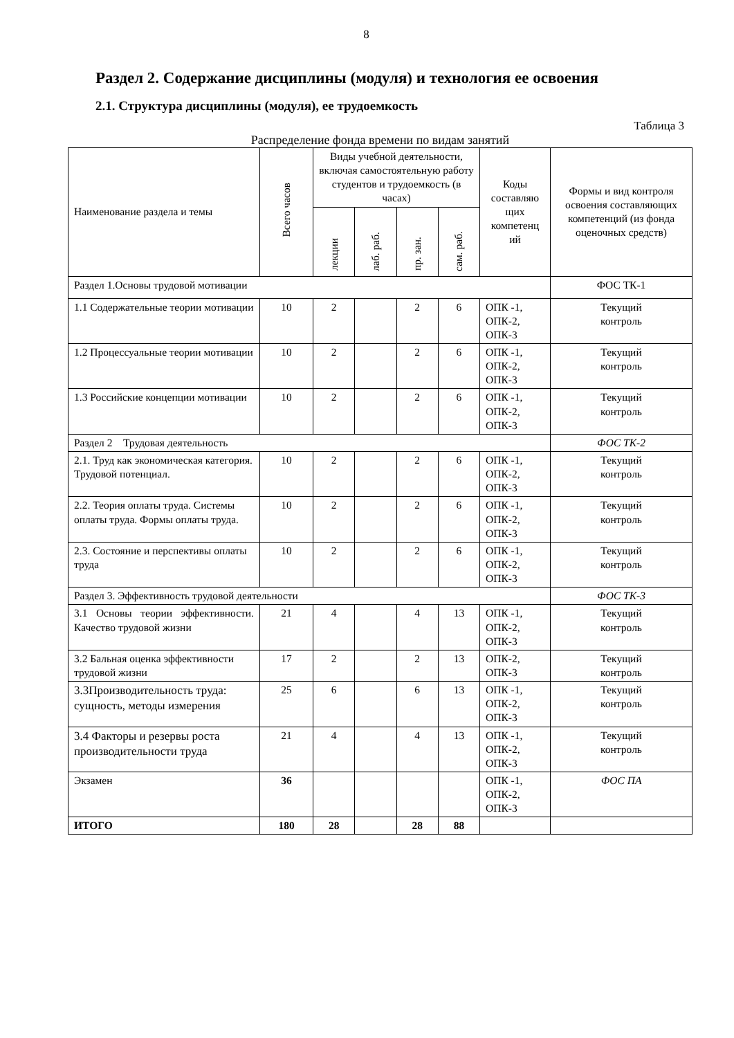8
Раздел 2. Содержание дисциплины (модуля) и технология ее освоения
2.1. Структура дисциплины (модуля), ее трудоемкость
Таблица 3
Распределение фонда времени по видам занятий
| Наименование раздела и темы | Всего часов | Виды учебной деятельности, включая самостоятельную работу студентов и трудоемкость (в часах) | | | | Коды составляю щих компетенц ий | Формы и вид контроля освоения составляющих компетенций (из фонда оценочных средств) |
| --- | --- | --- | --- | --- | --- | --- | --- |
| | | лекции | лаб. раб. | пр. зан. | сам. раб. | | |
| Раздел 1.Основы трудовой мотивации | | | | | | | ФОС ТК-1 |
| 1.1 Содержательные теории мотивации | 10 | 2 | | 2 | 6 | ОПК -1, ОПК-2, ОПК-3 | Текущий контроль |
| 1.2 Процессуальные теории мотивации | 10 | 2 | | 2 | 6 | ОПК -1, ОПК-2, ОПК-3 | Текущий контроль |
| 1.3 Российские концепции мотивации | 10 | 2 | | 2 | 6 | ОПК -1, ОПК-2, ОПК-3 | Текущий контроль |
| Раздел 2 Трудовая деятельность | | | | | | | ФОС ТК-2 |
| 2.1. Труд как экономическая категория. Трудовой потенциал. | 10 | 2 | | 2 | 6 | ОПК -1, ОПК-2, ОПК-3 | Текущий контроль |
| 2.2. Теория оплаты труда. Системы оплаты труда. Формы оплаты труда. | 10 | 2 | | 2 | 6 | ОПК -1, ОПК-2, ОПК-3 | Текущий контроль |
| 2.3. Состояние и перспективы оплаты труда | 10 | 2 | | 2 | 6 | ОПК -1, ОПК-2, ОПК-3 | Текущий контроль |
| Раздел 3. Эффективность трудовой деятельности | | | | | | | ФОС ТК-3 |
| 3.1 Основы теории эффективности. Качество трудовой жизни | 21 | 4 | | 4 | 13 | ОПК -1, ОПК-2, ОПК-3 | Текущий контроль |
| 3.2 Бальная оценка эффективности трудовой жизни | 17 | 2 | | 2 | 13 | ОПК-2, ОПК-3 | Текущий контроль |
| 3.3Производительность труда: сущность, методы измерения | 25 | 6 | | 6 | 13 | ОПК -1, ОПК-2, ОПК-3 | Текущий контроль |
| 3.4 Факторы и резервы роста производительности труда | 21 | 4 | | 4 | 13 | ОПК -1, ОПК-2, ОПК-3 | Текущий контроль |
| Экзамен | 36 | | | | | ОПК -1, ОПК-2, ОПК-3 | ФОС ПА |
| ИТОГО | 180 | 28 | | 28 | 88 | | |